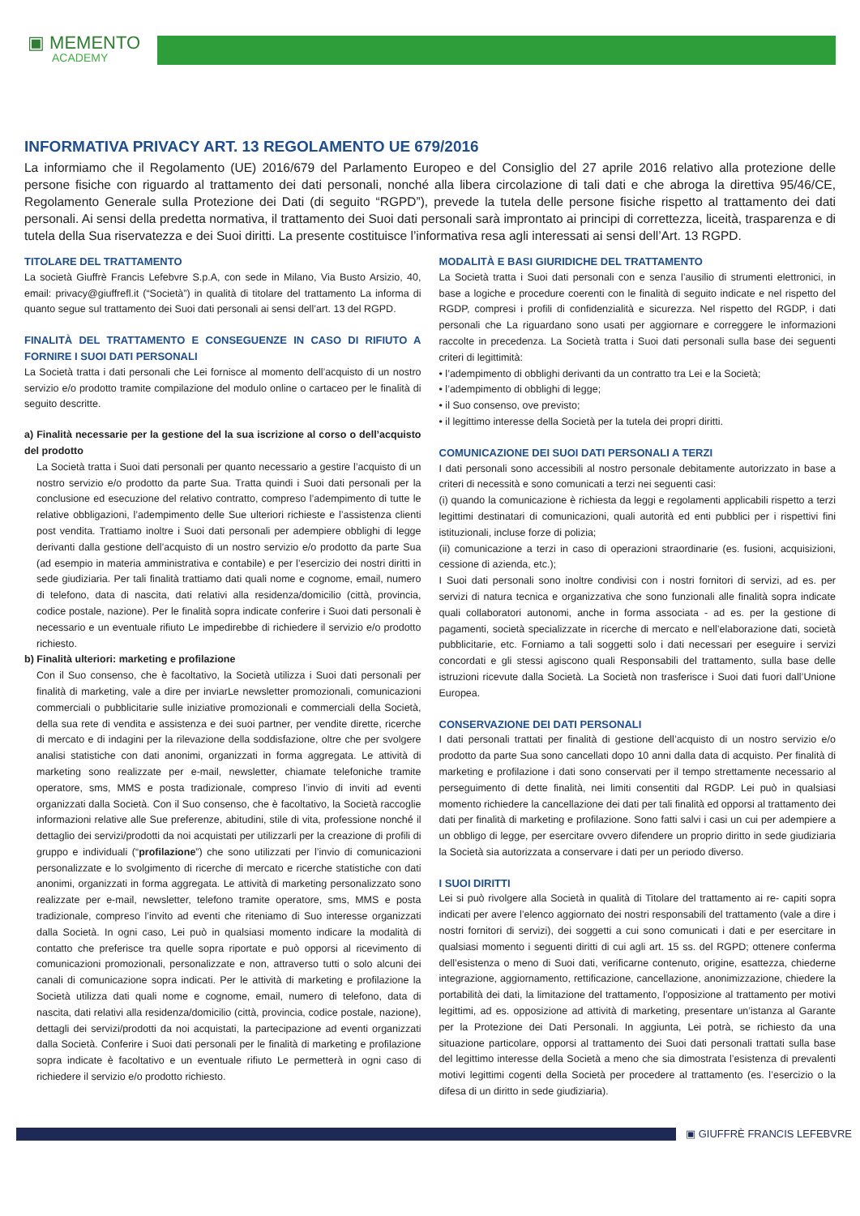▣ MEMENTO
ACADEMY
INFORMATIVA PRIVACY ART. 13 REGOLAMENTO UE 679/2016
La informiamo che il Regolamento (UE) 2016/679 del Parlamento Europeo e del Consiglio del 27 aprile 2016 relativo alla protezione delle persone fisiche con riguardo al trattamento dei dati personali, nonché alla libera circolazione di tali dati e che abroga la direttiva 95/46/CE, Regolamento Generale sulla Protezione dei Dati (di seguito “RGPD”), prevede la tutela delle persone fisiche rispetto al trattamento dei dati personali. Ai sensi della predetta normativa, il trattamento dei Suoi dati personali sarà improntato ai principi di correttezza, liceità, trasparenza e di tutela della Sua riservatezza e dei Suoi diritti. La presente costituisce l’informativa resa agli interessati ai sensi dell’Art. 13 RGPD.
TITOLARE DEL TRATTAMENTO
La società Giuffrè Francis Lefebvre S.p.A, con sede in Milano, Via Busto Arsizio, 40, email: privacy@giuffrefl.it (“Società”) in qualità di titolare del trattamento La informa di quanto segue sul trattamento dei Suoi dati personali ai sensi dell’art. 13 del RGPD.
FINALITÀ DEL TRATTAMENTO E CONSEGUENZE IN CASO DI RIFIUTO A FORNIRE I SUOI DATI PERSONALI
La Società tratta i dati personali che Lei fornisce al momento dell’acquisto di un nostro servizio e/o prodotto tramite compilazione del modulo online o cartaceo per le finalità di seguito descritte.
a) Finalità necessarie per la gestione del la sua iscrizione al corso o dell’acquisto del prodotto
La Società tratta i Suoi dati personali per quanto necessario a gestire l’acquisto di un nostro servizio e/o prodotto da parte Sua. Tratta quindi i Suoi dati personali per la conclusione ed esecuzione del relativo contratto, compreso l’adempimento di tutte le relative obbligazioni, l’adempimento delle Sue ulteriori richieste e l’assistenza clienti post vendita. Trattiamo inoltre i Suoi dati personali per adempiere obblighi di legge derivanti dalla gestione dell’acquisto di un nostro servizio e/o prodotto da parte Sua (ad esempio in materia amministrativa e contabile) e per l’esercizio dei nostri diritti in sede giudiziaria. Per tali finalità trattiamo dati quali nome e cognome, email, numero di telefono, data di nascita, dati relativi alla residenza/domicilio (città, provincia, codice postale, nazione). Per le finalità sopra indicate conferire i Suoi dati personali è necessario e un eventuale rifiuto Le impedirebbe di richiedere il servizio e/o prodotto richiesto.
b) Finalità ulteriori: marketing e profilazione
Con il Suo consenso, che è facoltativo, la Società utilizza i Suoi dati personali per finalità di marketing, vale a dire per inviarLe newsletter promozionali, comunicazioni commerciali o pubblicitarie sulle iniziative promozionali e commerciali della Società, della sua rete di vendita e assistenza e dei suoi partner, per vendite dirette, ricerche di mercato e di indagini per la rilevazione della soddisfazione, oltre che per svolgere analisi statistiche con dati anonimi, organizzati in forma aggregata. Le attività di marketing sono realizzate per e-mail, newsletter, chiamate telefoniche tramite operatore, sms, MMS e posta tradizionale, compreso l’invio di inviti ad eventi organizzati dalla Società. Con il Suo consenso, che è facoltativo, la Società raccoglie informazioni relative alle Sue preferenze, abitudini, stile di vita, professione nonché il dettaglio dei servizi/prodotti da noi acquistati per utilizzarli per la creazione di profili di gruppo e individuali (“profilazione”) che sono utilizzati per l’invio di comunicazioni personalizzate e lo svolgimento di ricerche di mercato e ricerche statistiche con dati anonimi, organizzati in forma aggregata. Le attività di marketing personalizzato sono realizzate per e-mail, newsletter, telefono tramite operatore, sms, MMS e posta tradizionale, compreso l’invito ad eventi che riteniamo di Suo interesse organizzati dalla Società. In ogni caso, Lei può in qualsiasi momento indicare la modalità di contatto che preferisce tra quelle sopra riportate e può opporsi al ricevimento di comunicazioni promozionali, personalizzate e non, attraverso tutti o solo alcuni dei canali di comunicazione sopra indicati. Per le attività di marketing e profilazione la Società utilizza dati quali nome e cognome, email, numero di telefono, data di nascita, dati relativi alla residenza/domicilio (città, provincia, codice postale, nazione), dettagli dei servizi/prodotti da noi acquistati, la partecipazione ad eventi organizzati dalla Società. Conferire i Suoi dati personali per le finalità di marketing e profilazione sopra indicate è facoltativo e un eventuale rifiuto Le permetterà in ogni caso di richiedere il servizio e/o prodotto richiesto.
MODALITÀ E BASI GIURIDICHE DEL TRATTAMENTO
La Società tratta i Suoi dati personali con e senza l’ausilio di strumenti elettronici, in base a logiche e procedure coerenti con le finalità di seguito indicate e nel rispetto del RGDP, compresi i profili di confidenzialità e sicurezza. Nel rispetto del RGDP, i dati personali che La riguardano sono usati per aggiornare e correggere le informazioni raccolte in precedenza. La Società tratta i Suoi dati personali sulla base dei seguenti criteri di legittimità:
• l’adempimento di obblighi derivanti da un contratto tra Lei e la Società;
• l’adempimento di obblighi di legge;
• il Suo consenso, ove previsto;
• il legittimo interesse della Società per la tutela dei propri diritti.
COMUNICAZIONE DEI SUOI DATI PERSONALI A TERZI
I dati personali sono accessibili al nostro personale debitamente autorizzato in base a criteri di necessità e sono comunicati a terzi nei seguenti casi:
(i) quando la comunicazione è richiesta da leggi e regolamenti applicabili rispetto a terzi legittimi destinatari di comunicazioni, quali autorità ed enti pubblici per i rispettivi fini istituzionali, incluse forze di polizia;
(ii) comunicazione a terzi in caso di operazioni straordinarie (es. fusioni, acquisizioni, cessione di azienda, etc.);
I Suoi dati personali sono inoltre condivisi con i nostri fornitori di servizi, ad es. per servizi di natura tecnica e organizzativa che sono funzionali alle finalità sopra indicate quali collaboratori autonomi, anche in forma associata - ad es. per la gestione di pagamenti, società specializzate in ricerche di mercato e nell’elaborazione dati, società pubblicitarie, etc. Forniamo a tali soggetti solo i dati necessari per eseguire i servizi concordati e gli stessi agiscono quali Responsabili del trattamento, sulla base delle istruzioni ricevute dalla Società. La Società non trasferisce i Suoi dati fuori dall’Unione Europea.
CONSERVAZIONE DEI DATI PERSONALI
I dati personali trattati per finalità di gestione dell’acquisto di un nostro servizio e/o prodotto da parte Sua sono cancellati dopo 10 anni dalla data di acquisto. Per finalità di marketing e profilazione i dati sono conservati per il tempo strettamente necessario al perseguimento di dette finalità, nei limiti consentiti dal RGDP. Lei può in qualsiasi momento richiedere la cancellazione dei dati per tali finalità ed opporsi al trattamento dei dati per finalità di marketing e profilazione. Sono fatti salvi i casi un cui per adempiere a un obbligo di legge, per esercitare ovvero difendere un proprio diritto in sede giudiziaria la Società sia autorizzata a conservare i dati per un periodo diverso.
I SUOI DIRITTI
Lei si può rivolgere alla Società in qualità di Titolare del trattamento ai re- capiti sopra indicati per avere l’elenco aggiornato dei nostri responsabili del trattamento (vale a dire i nostri fornitori di servizi), dei soggetti a cui sono comunicati i dati e per esercitare in qualsiasi momento i seguenti diritti di cui agli art. 15 ss. del RGPD; ottenere conferma dell’esistenza o meno di Suoi dati, verificarne contenuto, origine, esattezza, chiederne integrazione, aggiornamento, rettificazione, cancellazione, anonimizzazione, chiedere la portabilità dei dati, la limitazione del trattamento, l’opposizione al trattamento per motivi legittimi, ad es. opposizione ad attività di marketing, presentare un’istanza al Garante per la Protezione dei Dati Personali. In aggiunta, Lei potrà, se richiesto da una situazione particolare, opporsi al trattamento dei Suoi dati personali trattati sulla base del legittimo interesse della Società a meno che sia dimostrata l’esistenza di prevalenti motivi legittimi cogenti della Società per procedere al trattamento (es. l’esercizio o la difesa di un diritto in sede giudiziaria).
▣ GIUFFRÈ FRANCIS LEFEBVRE